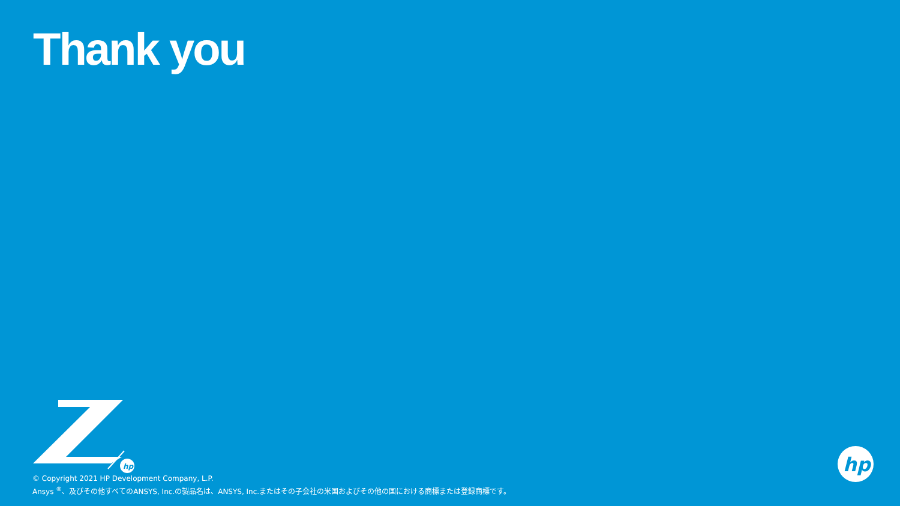Thank you
hp
© Copyright 2021 HP Development Company, L.P.
Ansys <sup>®</sup>、及びその他すべてのANSYS, Inc.の製品名は、ANSYS, Inc.またはその子会社の米国およびその他の国における商標または登録商標です。
hp